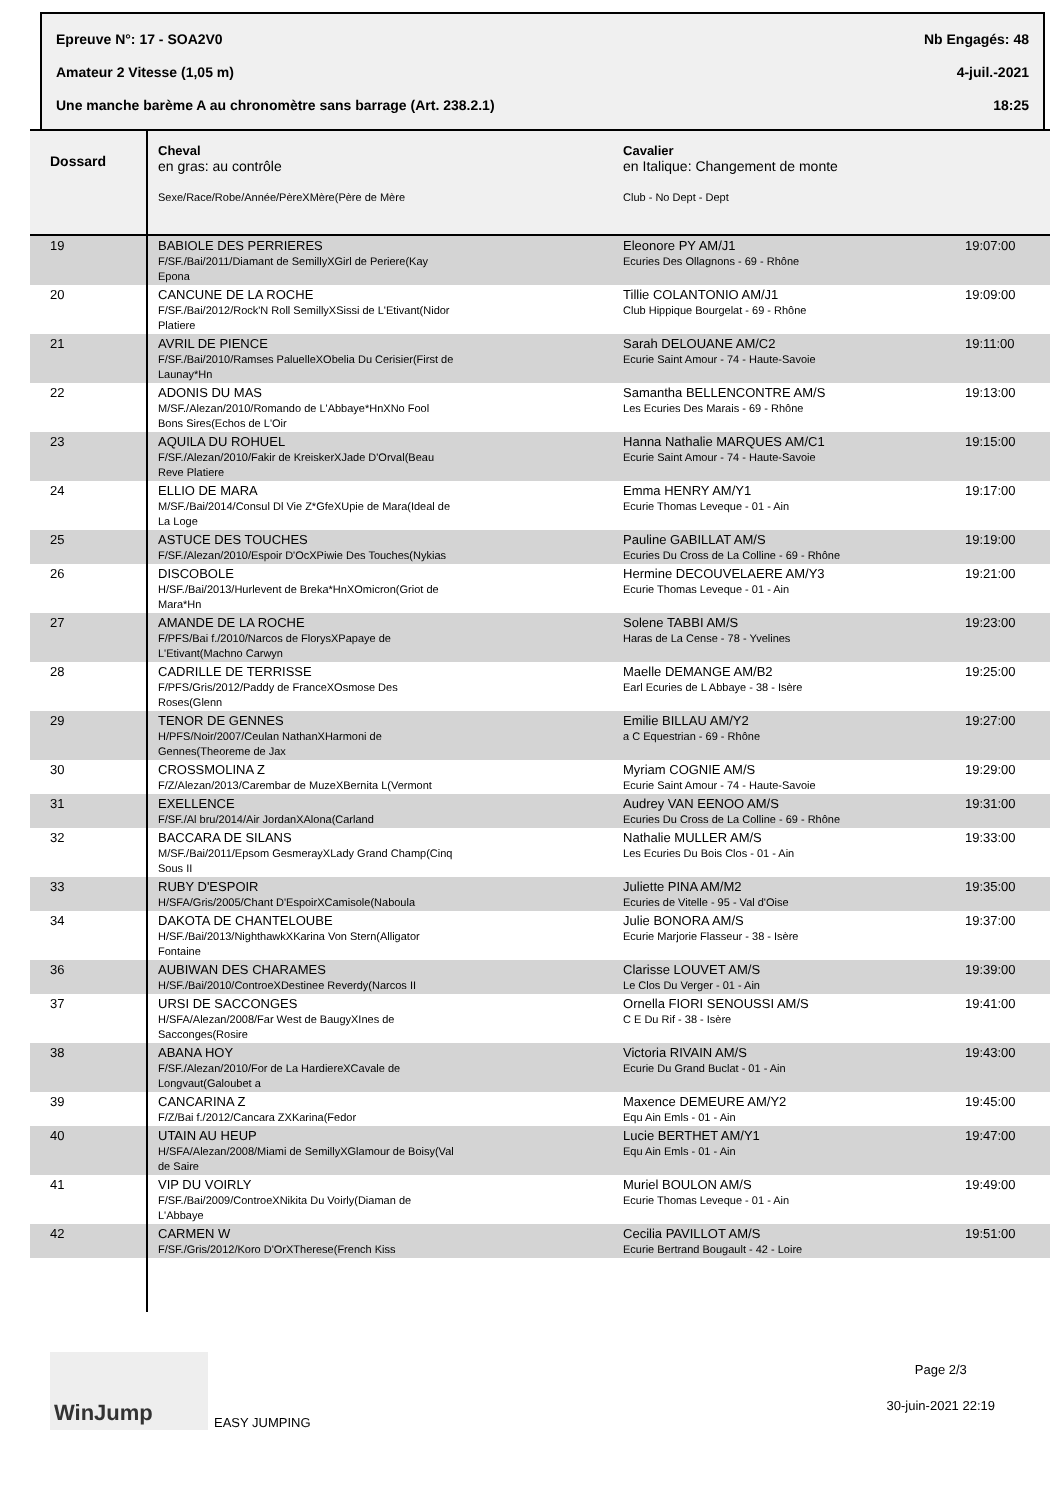Epreuve N°: 17 - SOA2V0 Nb Engagés: 48
Amateur 2 Vitesse (1,05 m) 4-juil.-2021
Une manche barème A au chronomètre sans barrage (Art. 238.2.1) 18:25
| Dossard | Cheval en gras: au contrôle Sexe/Race/Robe/Année/PèreXMère(Père de Mère | Cavalier en Italique: Changement de monte Club - No Dept - Dept | |
| --- | --- | --- | --- |
| 19 | BABIOLE DES PERRIERES F/SF./Bai/2011/Diamant de SemillyXGirl de Periere(Kay Epona | Eleonore PY AM/J1 Ecuries Des Ollagnons - 69 - Rhône | 19:07:00 |
| 20 | CANCUNE DE LA ROCHE F/SF./Bai/2012/Rock'N Roll SemillyXSissi de L'Etivant(Nidor Platiere | Tillie COLANTONIO AM/J1 Club Hippique Bourgelat - 69 - Rhône | 19:09:00 |
| 21 | AVRIL DE PIENCE F/SF./Bai/2010/Ramses PaluelleXObelia Du Cerisier(First de Launay*Hn | Sarah DELOUANE AM/C2 Ecurie Saint Amour - 74 - Haute-Savoie | 19:11:00 |
| 22 | ADONIS DU MAS M/SF./Alezan/2010/Romando de L'Abbaye*HnXNo Fool Bons Sires(Echos de L'Oir | Samantha BELLENCONTRE AM/S Les Ecuries Des Marais - 69 - Rhône | 19:13:00 |
| 23 | AQUILA DU ROHUEL F/SF./Alezan/2010/Fakir de KreiskerXJade D'Orval(Beau Reve Platiere | Hanna Nathalie MARQUES AM/C1 Ecurie Saint Amour - 74 - Haute-Savoie | 19:15:00 |
| 24 | ELLIO DE MARA M/SF./Bai/2014/Consul Dl Vie Z*GfeXUpie de Mara(Ideal de La Loge | Emma HENRY AM/Y1 Ecurie Thomas Leveque - 01 - Ain | 19:17:00 |
| 25 | ASTUCE DES TOUCHES F/SF./Alezan/2010/Espoir D'OcXPiwie Des Touches(Nykias | Pauline GABILLAT AM/S Ecuries Du Cross de La Colline - 69 - Rhône | 19:19:00 |
| 26 | DISCOBOLE H/SF./Bai/2013/Hurlevent de Breka*HnXOmicron(Griot de Mara*Hn | Hermine DECOUVELAERE AM/Y3 Ecurie Thomas Leveque - 01 - Ain | 19:21:00 |
| 27 | AMANDE DE LA ROCHE F/PFS/Bai f./2010/Narcos de FlorysXPapaye de L'Etivant(Machno Carwyn | Solene TABBI AM/S Haras de La Cense - 78 - Yvelines | 19:23:00 |
| 28 | CADRILLE DE TERRISSE F/PFS/Gris/2012/Paddy de FranceXOsmose Des Roses(Glenn | Maelle DEMANGE AM/B2 Earl Ecuries de L Abbaye - 38 - Isère | 19:25:00 |
| 29 | TENOR DE GENNES H/PFS/Noir/2007/Ceulan NathanXHarmoni de Gennes(Theoreme de Jax | Emilie BILLAU AM/Y2 a C Equestrian - 69 - Rhône | 19:27:00 |
| 30 | CROSSMOLINA Z F/Z/Alezan/2013/Carembar de MuzeXBernita L(Vermont | Myriam COGNIE AM/S Ecurie Saint Amour - 74 - Haute-Savoie | 19:29:00 |
| 31 | EXELLENCE F/SF./Al bru/2014/Air JordanXAlona(Carland | Audrey VAN EENOO AM/S Ecuries Du Cross de La Colline - 69 - Rhône | 19:31:00 |
| 32 | BACCARA DE SILANS M/SF./Bai/2011/Epsom GesmerayXLady Grand Champ(Cinq Sous II | Nathalie MULLER AM/S Les Ecuries Du Bois Clos - 01 - Ain | 19:33:00 |
| 33 | RUBY D'ESPOIR H/SFA/Gris/2005/Chant D'EspoirXCamisole(Naboula | Juliette PINA AM/M2 Ecuries de Vitelle - 95 - Val d'Oise | 19:35:00 |
| 34 | DAKOTA DE CHANTELOUBE H/SF./Bai/2013/NighthawkXKarina Von Stern(Alligator Fontaine | Julie BONORA AM/S Ecurie Marjorie Flasseur - 38 - Isère | 19:37:00 |
| 36 | AUBIWAN DES CHARAMES H/SF./Bai/2010/ControeXDestinee Reverdy(Narcos II | Clarisse LOUVET AM/S Le Clos Du Verger - 01 - Ain | 19:39:00 |
| 37 | URSI DE SACCONGES H/SFA/Alezan/2008/Far West de BaugyXInes de Sacconges(Rosire | Ornella FIORI SENOUSSI AM/S C E Du Rif - 38 - Isère | 19:41:00 |
| 38 | ABANA HOY F/SF./Alezan/2010/For de La HardiereXCavale de Longvaut(Galoubet a | Victoria RIVAIN AM/S Ecurie Du Grand Buclat - 01 - Ain | 19:43:00 |
| 39 | CANCARINA Z F/Z/Bai f./2012/Cancara ZXKarina(Fedor | Maxence DEMEURE AM/Y2 Equ Ain Emls - 01 - Ain | 19:45:00 |
| 40 | UTAIN AU HEUP H/SFA/Alezan/2008/Miami de SemillyXGlamour de Boisy(Val de Saire | Lucie BERTHET AM/Y1 Equ Ain Emls - 01 - Ain | 19:47:00 |
| 41 | VIP DU VOIRLY F/SF./Bai/2009/ControeXNikita Du Voirly(Diaman de L'Abbaye | Muriel BOULON AM/S Ecurie Thomas Leveque - 01 - Ain | 19:49:00 |
| 42 | CARMEN W F/SF./Gris/2012/Koro D'OrXTherese(French Kiss | Cecilia PAVILLOT AM/S Ecurie Bertrand Bougault - 42 - Loire | 19:51:00 |
WinJump
EASY JUMPING
Page 2/3
30-juin-2021 22:19